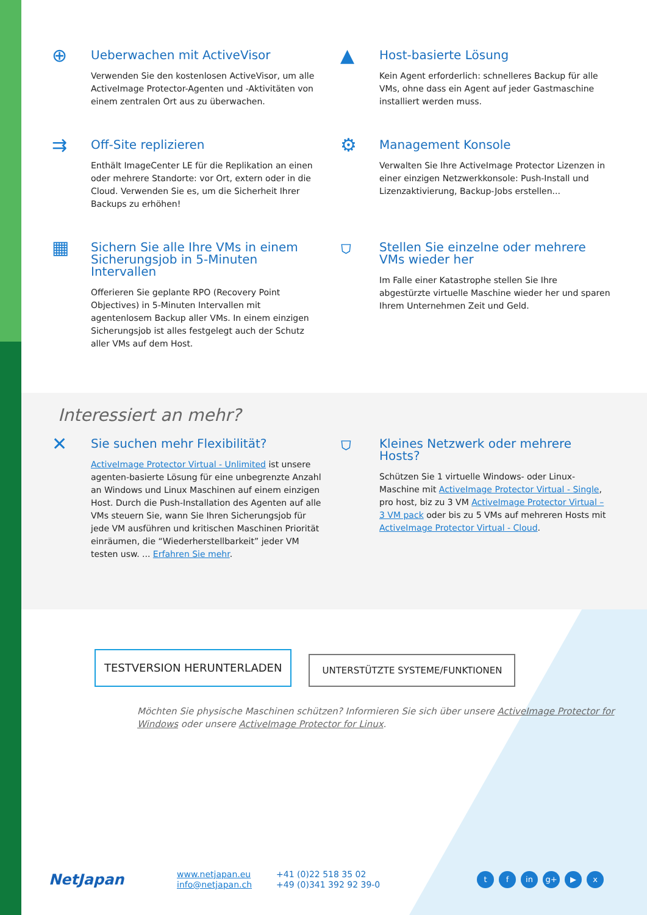⊕
Ueberwachen mit ActiveVisor
Verwenden Sie den kostenlosen ActiveVisor, um alle ActiveImage Protector-Agenten und -Aktivitäten von einem zentralen Ort aus zu überwachen.
▲
Host-basierte Lösung
Kein Agent erforderlich: schnelleres Backup für alle VMs, ohne dass ein Agent auf jeder Gastmaschine installiert werden muss.
⇉
Off-Site replizieren
Enthält ImageCenter LE für die Replikation an einen oder mehrere Standorte: vor Ort, extern oder in die Cloud. Verwenden Sie es, um die Sicherheit Ihrer Backups zu erhöhen!
⚙
Management Konsole
Verwalten Sie Ihre ActiveImage Protector Lizenzen in einer einzigen Netzwerkkonsole: Push-Install und Lizenzaktivierung, Backup-Jobs erstellen...
▦
Sichern Sie alle Ihre VMs in einem Sicherungsjob in 5-Minuten Intervallen
Offerieren Sie geplante RPO (Recovery Point Objectives) in 5-Minuten Intervallen mit agentenlosem Backup aller VMs. In einem einzigen Sicherungsjob ist alles festgelegt auch der Schutz aller VMs auf dem Host.
⛉
Stellen Sie einzelne oder mehrere VMs wieder her
Im Falle einer Katastrophe stellen Sie Ihre abgestürzte virtuelle Maschine wieder her und sparen Ihrem Unternehmen Zeit und Geld.
Interessiert an mehr?
✕
Sie suchen mehr Flexibilität?
ActiveImage Protector Virtual - Unlimited ist unsere agenten-basierte Lösung für eine unbegrenzte Anzahl an Windows und Linux Maschinen auf einem einzigen Host. Durch die Push-Installation des Agenten auf alle VMs steuern Sie, wann Sie Ihren Sicherungsjob für jede VM ausführen und kritischen Maschinen Priorität einräumen, die “Wiederherstellbarkeit” jeder VM testen usw. ... Erfahren Sie mehr.
⛉
Kleines Netzwerk oder mehrere Hosts?
Schützen Sie 1 virtuelle Windows- oder Linux-Maschine mit ActiveImage Protector Virtual - Single, pro host, biz zu 3 VM ActiveImage Protector Virtual – 3 VM pack oder bis zu 5 VMs auf mehreren Hosts mit ActiveImage Protector Virtual - Cloud.
TESTVERSION HERUNTERLADEN
UNTERSTÜTZTE SYSTEME/FUNKTIONEN
Möchten Sie physische Maschinen schützen? Informieren Sie sich über unsere ActiveImage Protector for Windows oder unsere ActiveImage Protector for Linux.
NetJapan
www.netjapan.eu
info@netjapan.ch
+41 (0)22 518 35 02
+49 (0)341 392 92 39-0
tf in g+ ▶ x